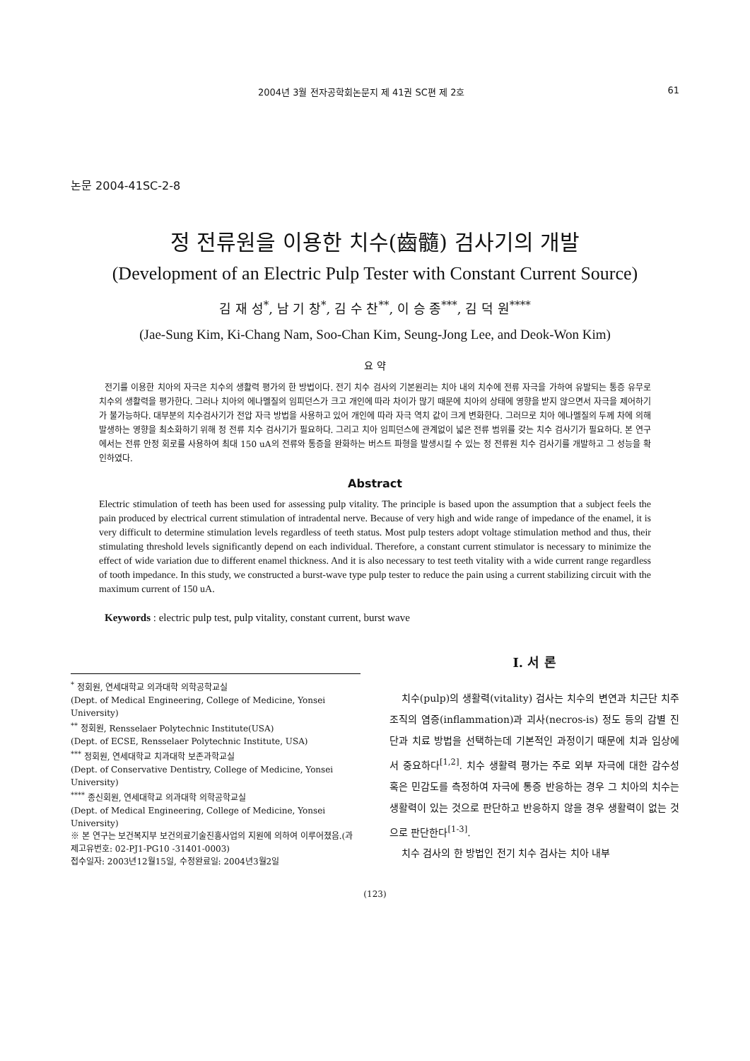2004년 3월 전자공학회논문지 제 41권 SC편 제 2호 61
논문 2004-41SC-2-8
정 전류원을 이용한 치수(齒髓) 검사기의 개발
(Development of an Electric Pulp Tester with Constant Current Source)
김 재 성<sup>*</sup>, 남 기 창<sup>*</sup>, 김 수 찬<sup>**</sup>, 이 승 종<sup>***</sup>, 김 덕 원<sup>****</sup>
(Jae-Sung Kim, Ki-Chang Nam, Soo-Chan Kim, Seung-Jong Lee, and Deok-Won Kim)
요 약
전기를 이용한 치아의 자극은 치수의 생활력 평가의 한 방법이다. 전기 치수 검사의 기본원리는 치아 내의 치수에 전류 자극을 가하여 유발되는 통증 유무로 치수의 생활력을 평가한다. 그러나 치아의 에나멜질의 임피던스가 크고 개인에 따라 차이가 많기 때문에 치아의 상태에 영향을 받지 않으면서 자극을 제어하기가 불가능하다. 대부분의 치수검사기가 전압 자극 방법을 사용하고 있어 개인에 따라 자극 역치 값이 크게 변화한다. 그러므로 치아 에나멜질의 두께 차에 의해 발생하는 영향을 최소화하기 위해 정 전류 치수 검사기가 필요하다. 그리고 치아 임피던스에 관계없이 넓은 전류 범위를 갖는 치수 검사기가 필요하다. 본 연구에서는 전류 안정 회로를 사용하여 최대 150 uA의 전류와 통증을 완화하는 버스트 파형을 발생시킬 수 있는 정 전류원 치수 검사기를 개발하고 그 성능을 확인하였다.
Abstract
Electric stimulation of teeth has been used for assessing pulp vitality. The principle is based upon the assumption that a subject feels the pain produced by electrical current stimulation of intradental nerve. Because of very high and wide range of impedance of the enamel, it is very difficult to determine stimulation levels regardless of teeth status. Most pulp testers adopt voltage stimulation method and thus, their stimulating threshold levels significantly depend on each individual. Therefore, a constant current stimulator is necessary to minimize the effect of wide variation due to different enamel thickness. And it is also necessary to test teeth vitality with a wide current range regardless of tooth impedance. In this study, we constructed a burst-wave type pulp tester to reduce the pain using a current stabilizing circuit with the maximum current of 150 uA.
Keywords : electric pulp test, pulp vitality, constant current, burst wave
<sup>*</sup> 정회원, 연세대학교 의과대학 의학공학교실
(Dept. of Medical Engineering, College of Medicine, Yonsei University)
<sup>**</sup> 정회원, Rensselaer Polytechnic Institute(USA)
(Dept. of ECSE, Rensselaer Polytechnic Institute, USA)
<sup>***</sup> 정회원, 연세대학교 치과대학 보존과학교실
(Dept. of Conservative Dentistry, College of Medicine, Yonsei University)
<sup>****</sup> 종신회원, 연세대학교 의과대학 의학공학교실
(Dept. of Medical Engineering, College of Medicine, Yonsei University)
※ 본 연구는 보건복지부 보건의료기술진흥사업의 지원에 의하여 이루어졌음.(과제고유번호: 02-PJ1-PG10 -31401-0003)
접수일자: 2003년12월15일, 수정완료일: 2004년3월2일
I. 서 론
치수(pulp)의 생활력(vitality) 검사는 치수의 변연과 치근단 치주 조직의 염증(inflammation)과 괴사(necros-is) 정도 등의 감별 진단과 치료 방법을 선택하는데 기본적인 과정이기 때문에 치과 임상에서 중요하다<sup>[1,2]</sup>. 치수 생활력 평가는 주로 외부 자극에 대한 감수성 혹은 민감도를 측정하여 자극에 통증 반응하는 경우 그 치아의 치수는 생활력이 있는 것으로 판단하고 반응하지 않을 경우 생활력이 없는 것으로 판단한다<sup>[1-3]</sup>.
치수 검사의 한 방법인 전기 치수 검사는 치아 내부
(123)